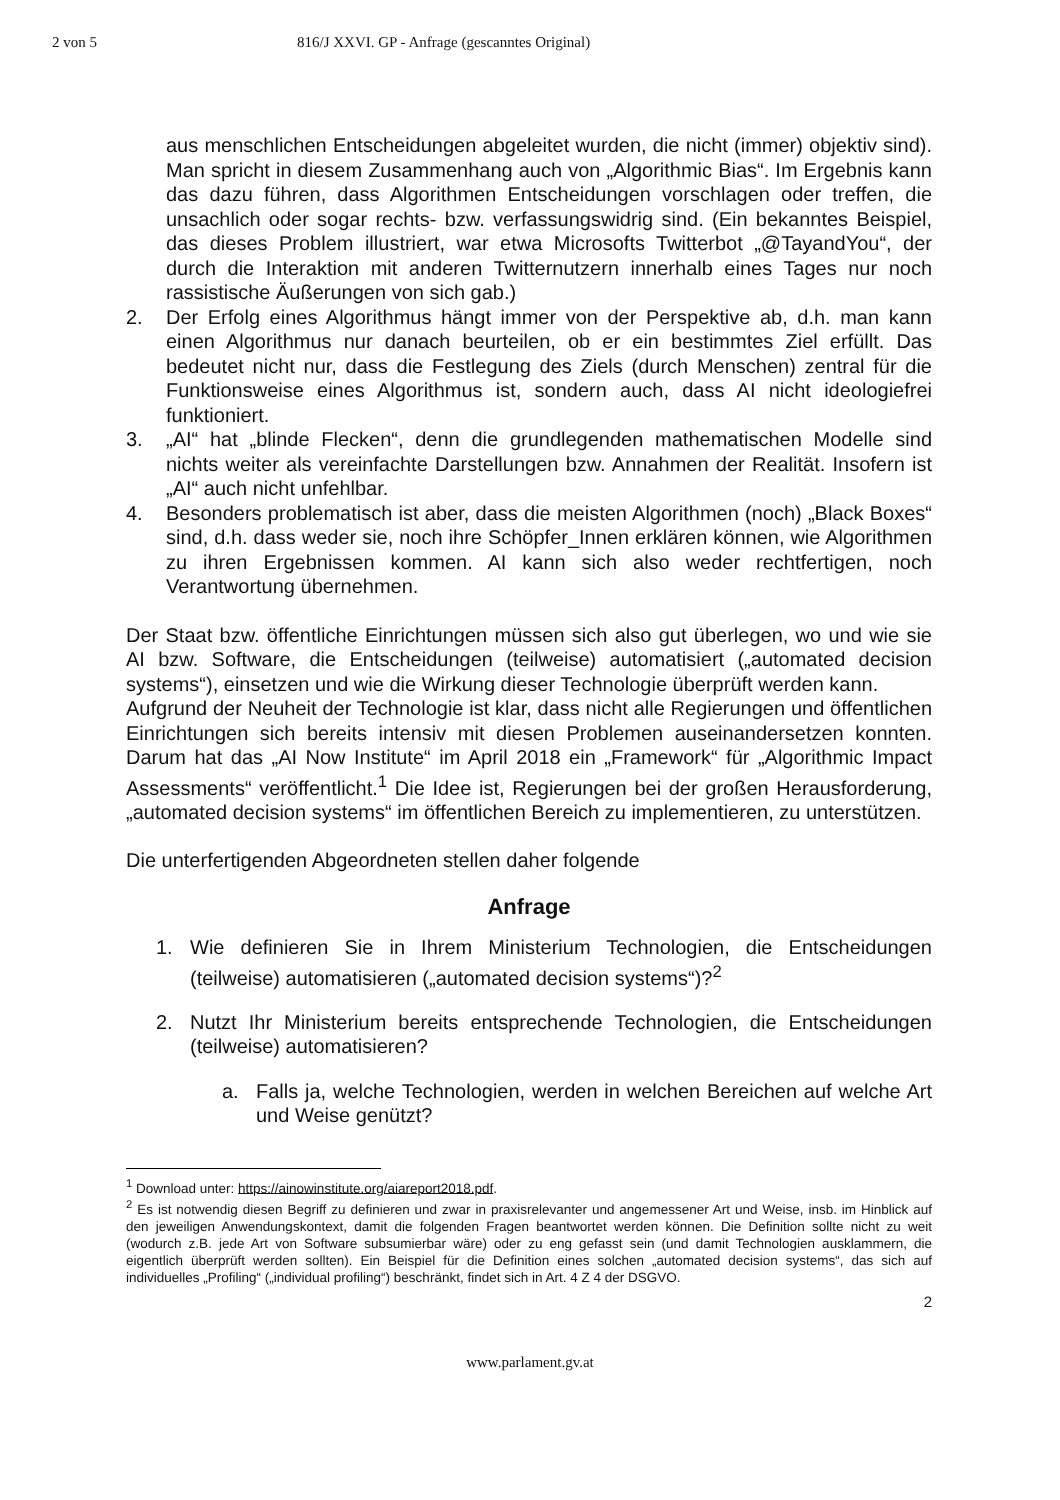2 von 5 816/J XXVI. GP - Anfrage (gescanntes Original)
aus menschlichen Entscheidungen abgeleitet wurden, die nicht (immer) objektiv sind). Man spricht in diesem Zusammenhang auch von „Algorithmic Bias“. Im Ergebnis kann das dazu führen, dass Algorithmen Entscheidungen vorschlagen oder treffen, die unsachlich oder sogar rechts- bzw. verfassungswidrig sind. (Ein bekanntes Beispiel, das dieses Problem illustriert, war etwa Microsofts Twitterbot „@TayandYou“, der durch die Interaktion mit anderen Twitternutzern innerhalb eines Tages nur noch rassistische Äußerungen von sich gab.)
2. Der Erfolg eines Algorithmus hängt immer von der Perspektive ab, d.h. man kann einen Algorithmus nur danach beurteilen, ob er ein bestimmtes Ziel erfüllt. Das bedeutet nicht nur, dass die Festlegung des Ziels (durch Menschen) zentral für die Funktionsweise eines Algorithmus ist, sondern auch, dass AI nicht ideologiefrei funktioniert.
3. „AI“ hat „blinde Flecken“, denn die grundlegenden mathematischen Modelle sind nichts weiter als vereinfachte Darstellungen bzw. Annahmen der Realität. Insofern ist „AI“ auch nicht unfehlbar.
4. Besonders problematisch ist aber, dass die meisten Algorithmen (noch) „Black Boxes“ sind, d.h. dass weder sie, noch ihre Schöpfer_Innen erklären können, wie Algorithmen zu ihren Ergebnissen kommen. AI kann sich also weder rechtfertigen, noch Verantwortung übernehmen.
Der Staat bzw. öffentliche Einrichtungen müssen sich also gut überlegen, wo und wie sie AI bzw. Software, die Entscheidungen (teilweise) automatisiert („automated decision systems“), einsetzen und wie die Wirkung dieser Technologie überprüft werden kann.
Aufgrund der Neuheit der Technologie ist klar, dass nicht alle Regierungen und öffentlichen Einrichtungen sich bereits intensiv mit diesen Problemen auseinandersetzen konnten. Darum hat das „AI Now Institute“ im April 2018 ein „Framework“ für „Algorithmic Impact Assessments“ veröffentlicht.<sup>1</sup> Die Idee ist, Regierungen bei der großen Herausforderung, „automated decision systems“ im öffentlichen Bereich zu implementieren, zu unterstützen.
Die unterfertigenden Abgeordneten stellen daher folgende
Anfrage
1. Wie definieren Sie in Ihrem Ministerium Technologien, die Entscheidungen (teilweise) automatisieren („automated decision systems“)?<sup>2</sup>
2. Nutzt Ihr Ministerium bereits entsprechende Technologien, die Entscheidungen (teilweise) automatisieren?
a. Falls ja, welche Technologien, werden in welchen Bereichen auf welche Art und Weise genützt?
<sup>1</sup> Download unter: https://ainowinstitute.org/aiareport2018.pdf.
<sup>2</sup> Es ist notwendig diesen Begriff zu definieren und zwar in praxisrelevanter und angemessener Art und Weise, insb. im Hinblick auf den jeweiligen Anwendungskontext, damit die folgenden Fragen beantwortet werden können. Die Definition sollte nicht zu weit (wodurch z.B. jede Art von Software subsumierbar wäre) oder zu eng gefasst sein (und damit Technologien ausklammern, die eigentlich überprüft werden sollten). Ein Beispiel für die Definition eines solchen „automated decision systems“, das sich auf individuelles „Profiling“ („individual profiling“) beschränkt, findet sich in Art. 4 Z 4 der DSGVO.
2
www.parlament.gv.at